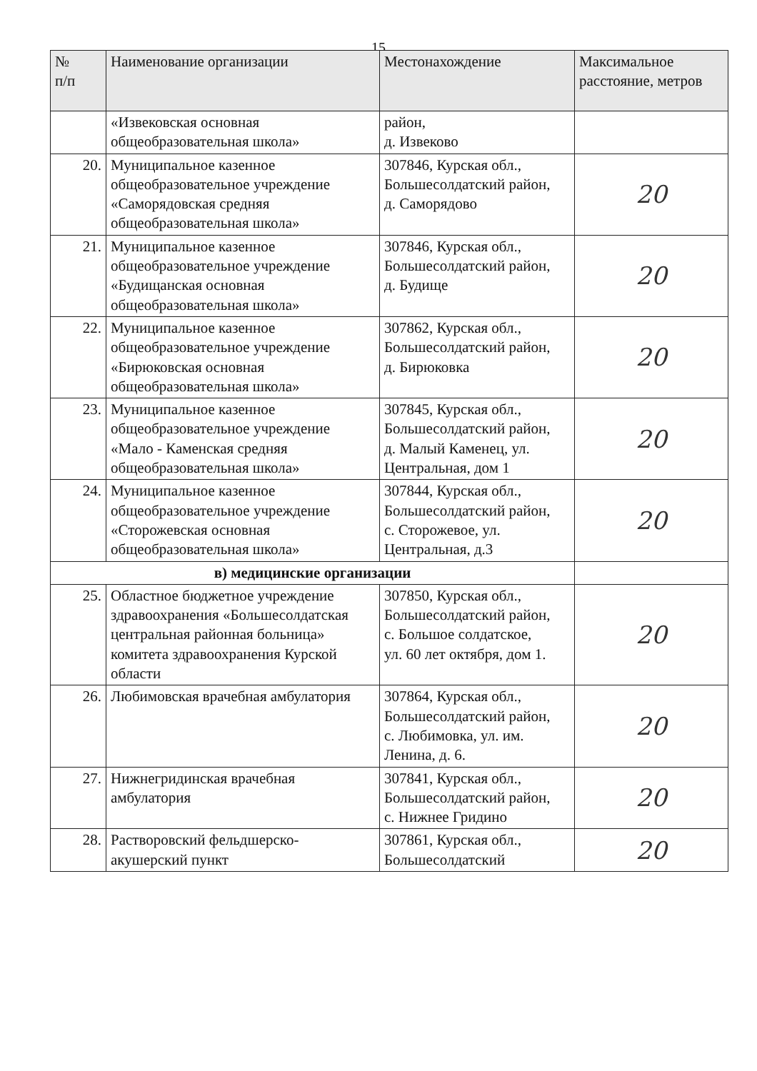15
| № п/п | Наименование организации | Местонахождение | Максимальное расстояние, метров |
| --- | --- | --- | --- |
| | «Извековская основная общеобразовательная школа» | район, д. Извеково | |
| 20. | Муниципальное казенное общеобразовательное учреждение «Саморядовская средняя общеобразовательная школа» | 307846, Курская обл., Большесолдатский район, д. Саморядово | 20 |
| 21. | Муниципальное казенное общеобразовательное учреждение «Будищанская основная общеобразовательная школа» | 307846, Курская обл., Большесолдатский район, д. Будище | 20 |
| 22. | Муниципальное казенное общеобразовательное учреждение «Бирюковская основная общеобразовательная школа» | 307862, Курская обл., Большесолдатский район, д. Бирюковка | 20 |
| 23. | Муниципальное казенное общеобразовательное учреждение «Мало - Каменская средняя общеобразовательная школа» | 307845, Курская обл., Большесолдатский район, д. Малый Каменец, ул. Центральная, дом 1 | 20 |
| 24. | Муниципальное казенное общеобразовательное учреждение «Сторожевская основная общеобразовательная школа» | 307844, Курская обл., Большесолдатский район, с. Сторожевое, ул. Центральная, д.3 | 20 |
| в) медицинские организации | | | |
| 25. | Областное бюджетное учреждение здравоохранения «Большесолдатская центральная районная больница» комитета здравоохранения Курской области | 307850, Курская обл., Большесолдатский район, с. Большое солдатское, ул. 60 лет октября, дом 1. | 20 |
| 26. | Любимовская врачебная амбулатория | 307864, Курская обл., Большесолдатский район, с. Любимовка, ул. им. Ленина, д. 6. | 20 |
| 27. | Нижнегридинская врачебная амбулатория | 307841, Курская обл., Большесолдатский район, с. Нижнее Гридино | 20 |
| 28. | Растворовский фельдшерско-акушерский пункт | 307861, Курская обл., Большесолдатский | 20 |